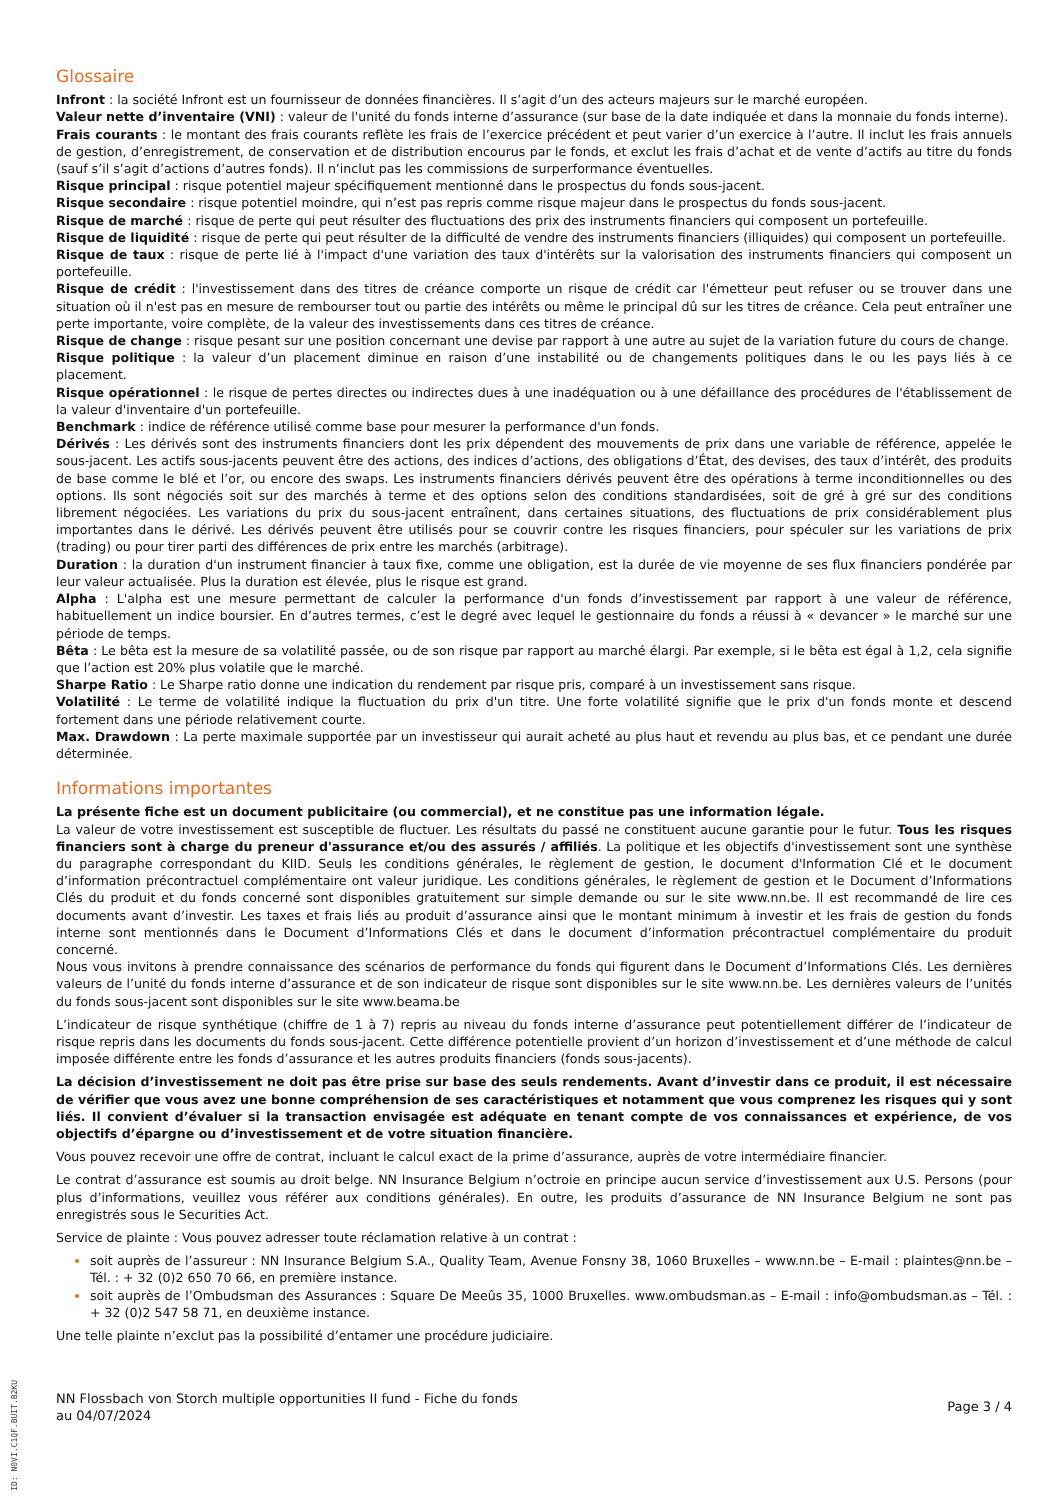Glossaire
Infront : la société Infront est un fournisseur de données financières. Il s’agit d’un des acteurs majeurs sur le marché européen.
Valeur nette d’inventaire (VNI) : valeur de l'unité du fonds interne d’assurance (sur base de la date indiquée et dans la monnaie du fonds interne).
Frais courants : le montant des frais courants reflète les frais de l’exercice précédent et peut varier d’un exercice à l’autre. Il inclut les frais annuels de gestion, d’enregistrement, de conservation et de distribution encourus par le fonds, et exclut les frais d’achat et de vente d’actifs au titre du fonds (sauf s’il s’agit d’actions d’autres fonds). Il n’inclut pas les commissions de surperformance éventuelles.
Risque principal : risque potentiel majeur spécifiquement mentionné dans le prospectus du fonds sous-jacent.
Risque secondaire : risque potentiel moindre, qui n’est pas repris comme risque majeur dans le prospectus du fonds sous-jacent.
Risque de marché : risque de perte qui peut résulter des fluctuations des prix des instruments financiers qui composent un portefeuille.
Risque de liquidité : risque de perte qui peut résulter de la difficulté de vendre des instruments financiers (illiquides) qui composent un portefeuille.
Risque de taux : risque de perte lié à l'impact d'une variation des taux d'intérêts sur la valorisation des instruments financiers qui composent un portefeuille.
Risque de crédit : l'investissement dans des titres de créance comporte un risque de crédit car l'émetteur peut refuser ou se trouver dans une situation où il n'est pas en mesure de rembourser tout ou partie des intérêts ou même le principal dû sur les titres de créance. Cela peut entraîner une perte importante, voire complète, de la valeur des investissements dans ces titres de créance.
Risque de change : risque pesant sur une position concernant une devise par rapport à une autre au sujet de la variation future du cours de change.
Risque politique : la valeur d’un placement diminue en raison d’une instabilité ou de changements politiques dans le ou les pays liés à ce placement.
Risque opérationnel : le risque de pertes directes ou indirectes dues à une inadéquation ou à une défaillance des procédures de l'établissement de la valeur d'inventaire d'un portefeuille.
Benchmark : indice de référence utilisé comme base pour mesurer la performance d'un fonds.
Dérivés : Les dérivés sont des instruments financiers dont les prix dépendent des mouvements de prix dans une variable de référence, appelée le sous-jacent. Les actifs sous-jacents peuvent être des actions, des indices d’actions, des obligations d’État, des devises, des taux d’intérêt, des produits de base comme le blé et l’or, ou encore des swaps. Les instruments financiers dérivés peuvent être des opérations à terme inconditionnelles ou des options. Ils sont négociés soit sur des marchés à terme et des options selon des conditions standardisées, soit de gré à gré sur des conditions librement négociées. Les variations du prix du sous-jacent entraînent, dans certaines situations, des fluctuations de prix considérablement plus importantes dans le dérivé. Les dérivés peuvent être utilisés pour se couvrir contre les risques financiers, pour spéculer sur les variations de prix (trading) ou pour tirer parti des différences de prix entre les marchés (arbitrage).
Duration : la duration d'un instrument financier à taux fixe, comme une obligation, est la durée de vie moyenne de ses flux financiers pondérée par leur valeur actualisée. Plus la duration est élevée, plus le risque est grand.
Alpha : L'alpha est une mesure permettant de calculer la performance d'un fonds d’investissement par rapport à une valeur de référence, habituellement un indice boursier. En d’autres termes, c’est le degré avec lequel le gestionnaire du fonds a réussi à « devancer » le marché sur une période de temps.
Bêta : Le bêta est la mesure de sa volatilité passée, ou de son risque par rapport au marché élargi. Par exemple, si le bêta est égal à 1,2, cela signifie que l’action est 20% plus volatile que le marché.
Sharpe Ratio : Le Sharpe ratio donne une indication du rendement par risque pris, comparé à un investissement sans risque.
Volatilité : Le terme de volatilité indique la fluctuation du prix d'un titre. Une forte volatilité signifie que le prix d'un fonds monte et descend fortement dans une période relativement courte.
Max. Drawdown : La perte maximale supportée par un investisseur qui aurait acheté au plus haut et revendu au plus bas, et ce pendant une durée déterminée.
Informations importantes
La présente fiche est un document publicitaire (ou commercial), et ne constitue pas une information légale.
La valeur de votre investissement est susceptible de fluctuer. Les résultats du passé ne constituent aucune garantie pour le futur. Tous les risques financiers sont à charge du preneur d'assurance et/ou des assurés / affiliés. La politique et les objectifs d'investissement sont une synthèse du paragraphe correspondant du KIID. Seuls les conditions générales, le règlement de gestion, le document d'Information Clé et le document d’information précontractuel complémentaire ont valeur juridique. Les conditions générales, le règlement de gestion et le Document d’Informations Clés du produit et du fonds concerné sont disponibles gratuitement sur simple demande ou sur le site www.nn.be. Il est recommandé de lire ces documents avant d’investir. Les taxes et frais liés au produit d’assurance ainsi que le montant minimum à investir et les frais de gestion du fonds interne sont mentionnés dans le Document d’Informations Clés et dans le document d’information précontractuel complémentaire du produit concerné.
Nous vous invitons à prendre connaissance des scénarios de performance du fonds qui figurent dans le Document d’Informations Clés. Les dernières valeurs de l’unité du fonds interne d’assurance et de son indicateur de risque sont disponibles sur le site www.nn.be. Les dernières valeurs de l’unités du fonds sous-jacent sont disponibles sur le site www.beama.be
L’indicateur de risque synthétique (chiffre de 1 à 7) repris au niveau du fonds interne d’assurance peut potentiellement différer de l’indicateur de risque repris dans les documents du fonds sous-jacent. Cette différence potentielle provient d’un horizon d’investissement et d’une méthode de calcul imposée différente entre les fonds d’assurance et les autres produits financiers (fonds sous-jacents).
La décision d’investissement ne doit pas être prise sur base des seuls rendements. Avant d’investir dans ce produit, il est nécessaire de vérifier que vous avez une bonne compréhension de ses caractéristiques et notamment que vous comprenez les risques qui y sont liés. Il convient d’évaluer si la transaction envisagée est adéquate en tenant compte de vos connaissances et expérience, de vos objectifs d’épargne ou d’investissement et de votre situation financière.
Vous pouvez recevoir une offre de contrat, incluant le calcul exact de la prime d’assurance, auprès de votre intermédiaire financier.
Le contrat d’assurance est soumis au droit belge. NN Insurance Belgium n’octroie en principe aucun service d’investissement aux U.S. Persons (pour plus d’informations, veuillez vous référer aux conditions générales). En outre, les produits d’assurance de NN Insurance Belgium ne sont pas enregistrés sous le Securities Act.
Service de plainte : Vous pouvez adresser toute réclamation relative à un contrat :
soit auprès de l’assureur : NN Insurance Belgium S.A., Quality Team, Avenue Fonsny 38, 1060 Bruxelles – www.nn.be – E-mail : plaintes@nn.be – Tél. : + 32 (0)2 650 70 66, en première instance.
soit auprès de l’Ombudsman des Assurances : Square De Meeûs 35, 1000 Bruxelles. www.ombudsman.as – E-mail : info@ombudsman.as – Tél. : + 32 (0)2 547 58 71, en deuxième instance.
Une telle plainte n’exclut pas la possibilité d’entamer une procédure judiciaire.
NN Flossbach von Storch multiple opportunities II fund - Fiche du fonds
au 04/07/2024
Page 3 / 4
ID: N0VI.C1QF.BUIT.B2KU